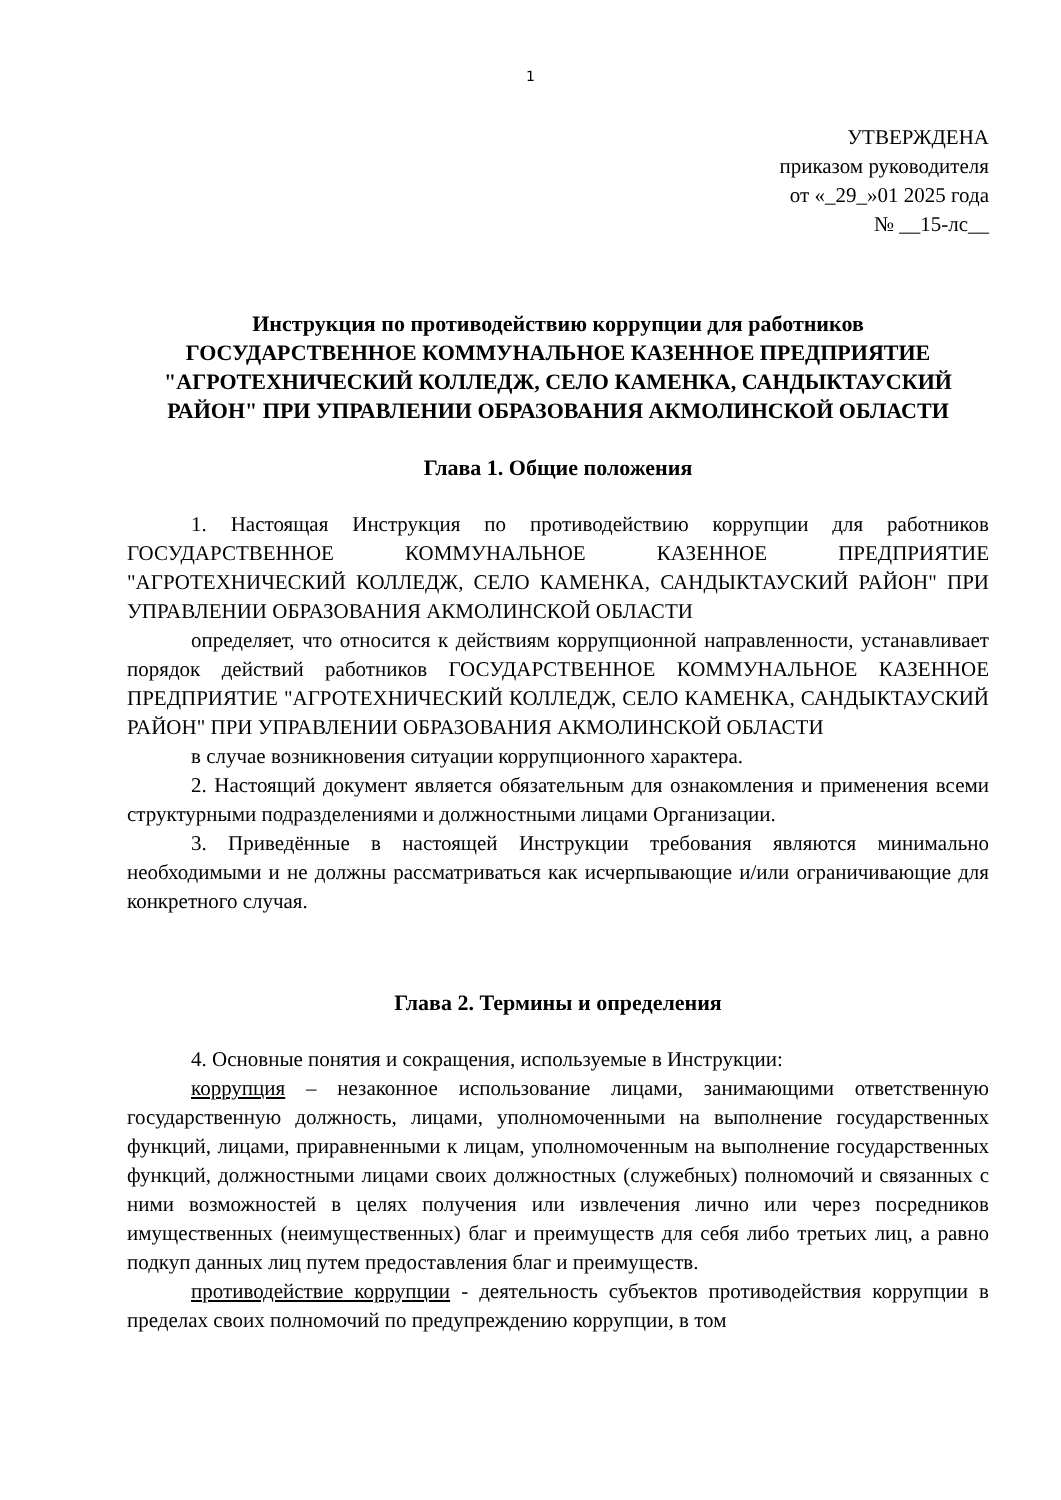1
УТВЕРЖДЕНА
приказом руководителя
от «_29_»01 2025 года
№ __15-лс__
Инструкция по противодействию коррупции для работников
ГОСУДАРСТВЕННОЕ КОММУНАЛЬНОЕ КАЗЕННОЕ ПРЕДПРИЯТИЕ "АГРОТЕХНИЧЕСКИЙ КОЛЛЕДЖ, СЕЛО КАМЕНКА, САНДЫКТАУСКИЙ РАЙОН" ПРИ УПРАВЛЕНИИ ОБРАЗОВАНИЯ АКМОЛИНСКОЙ ОБЛАСТИ
Глава 1. Общие положения
1. Настоящая Инструкция по противодействию коррупции для работников ГОСУДАРСТВЕННОЕ КОММУНАЛЬНОЕ КАЗЕННОЕ ПРЕДПРИЯТИЕ "АГРОТЕХНИЧЕСКИЙ КОЛЛЕДЖ, СЕЛО КАМЕНКА, САНДЫКТАУСКИЙ РАЙОН" ПРИ УПРАВЛЕНИИ ОБРАЗОВАНИЯ АКМОЛИНСКОЙ ОБЛАСТИ
определяет, что относится к действиям коррупционной направленности, устанавливает порядок действий работников ГОСУДАРСТВЕННОЕ КОММУНАЛЬНОЕ КАЗЕННОЕ ПРЕДПРИЯТИЕ "АГРОТЕХНИЧЕСКИЙ КОЛЛЕДЖ, СЕЛО КАМЕНКА, САНДЫКТАУСКИЙ РАЙОН" ПРИ УПРАВЛЕНИИ ОБРАЗОВАНИЯ АКМОЛИНСКОЙ ОБЛАСТИ
в случае возникновения ситуации коррупционного характера.
2. Настоящий документ является обязательным для ознакомления и применения всеми структурными подразделениями и должностными лицами Организации.
3. Приведённые в настоящей Инструкции требования являются минимально необходимыми и не должны рассматриваться как исчерпывающие и/или ограничивающие для конкретного случая.
Глава 2. Термины и определения
4. Основные понятия и сокращения, используемые в Инструкции:
коррупция – незаконное использование лицами, занимающими ответственную государственную должность, лицами, уполномоченными на выполнение государственных функций, лицами, приравненными к лицам, уполномоченным на выполнение государственных функций, должностными лицами своих должностных (служебных) полномочий и связанных с ними возможностей в целях получения или извлечения лично или через посредников имущественных (неимущественных) благ и преимуществ для себя либо третьих лиц, а равно подкуп данных лиц путем предоставления благ и преимуществ.
противодействие коррупции - деятельность субъектов противодействия коррупции в пределах своих полномочий по предупреждению коррупции, в том